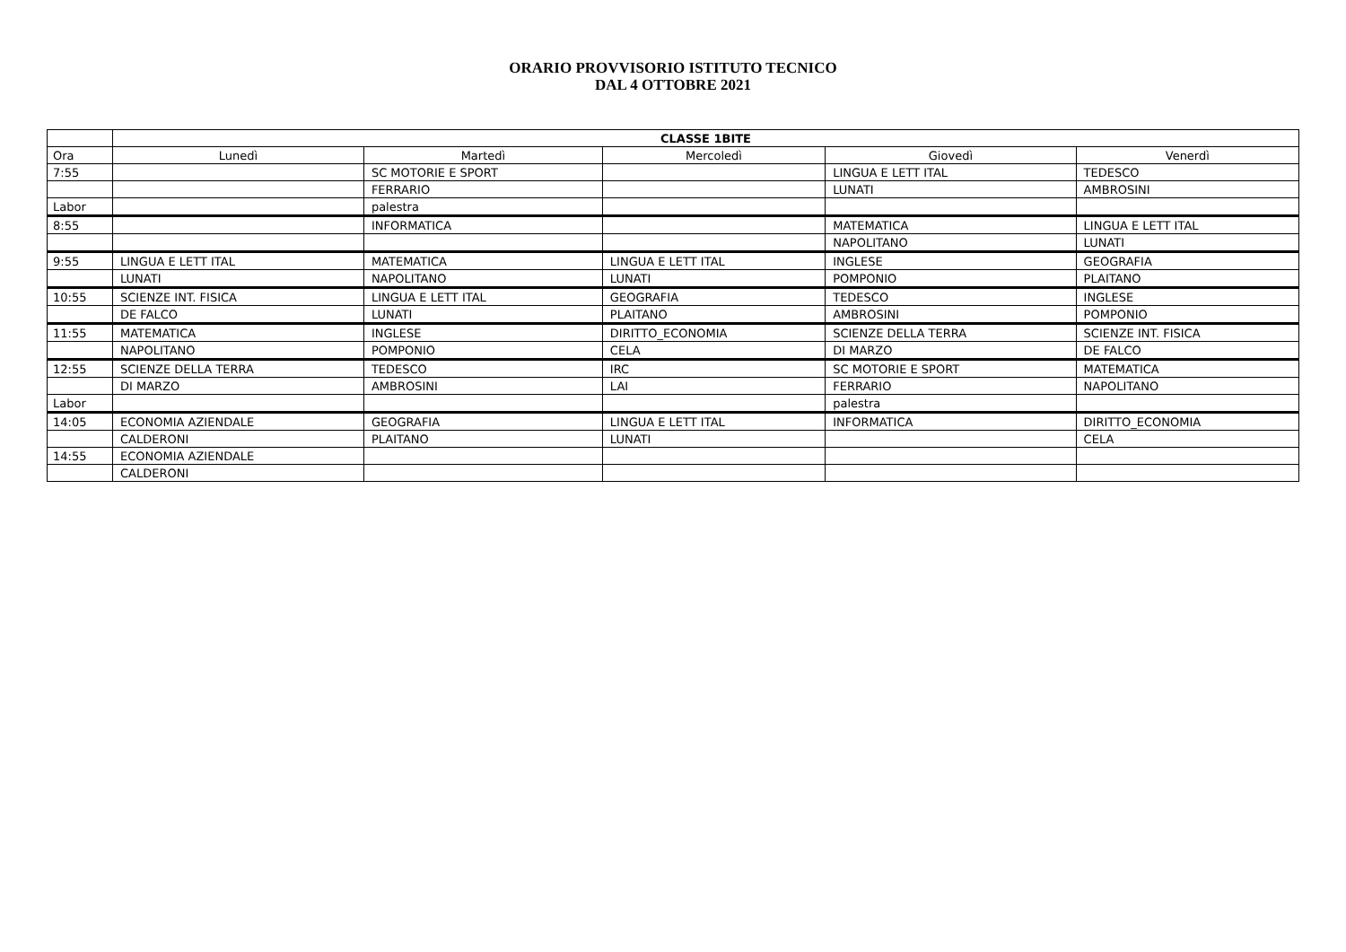ORARIO PROVVISORIO ISTITUTO TECNICO
DAL 4 OTTOBRE 2021
| | CLASSE 1BITE | | | | |
| --- | --- | --- | --- | --- | --- |
| Ora | Lunedì | Martedì | Mercoledì | Giovedì | Venerdì |
| 7:55 | | SC MOTORIE E SPORT | | LINGUA E LETT ITAL | TEDESCO |
| | | FERRARIO | | LUNATI | AMBROSINI |
| Labor | | palestra | | | |
| 8:55 | | INFORMATICA | | MATEMATICA | LINGUA E LETT ITAL |
| | | | | NAPOLITANO | LUNATI |
| 9:55 | LINGUA E LETT ITAL | MATEMATICA | LINGUA E LETT ITAL | INGLESE | GEOGRAFIA |
| | LUNATI | NAPOLITANO | LUNATI | POMPONIO | PLAITANO |
| 10:55 | SCIENZE INT. FISICA | LINGUA E LETT ITAL | GEOGRAFIA | TEDESCO | INGLESE |
| | DE FALCO | LUNATI | PLAITANO | AMBROSINI | POMPONIO |
| 11:55 | MATEMATICA | INGLESE | DIRITTO_ECONOMIA | SCIENZE DELLA TERRA | SCIENZE INT. FISICA |
| | NAPOLITANO | POMPONIO | CELA | DI MARZO | DE FALCO |
| 12:55 | SCIENZE DELLA TERRA | TEDESCO | IRC | SC MOTORIE E SPORT | MATEMATICA |
| | DI MARZO | AMBROSINI | LAI | FERRARIO | NAPOLITANO |
| Labor | | | | palestra | |
| 14:05 | ECONOMIA AZIENDALE | GEOGRAFIA | LINGUA E LETT ITAL | INFORMATICA | DIRITTO_ECONOMIA |
| | CALDERONI | PLAITANO | LUNATI | | CELA |
| 14:55 | ECONOMIA AZIENDALE | | | | |
| | CALDERONI | | | | |